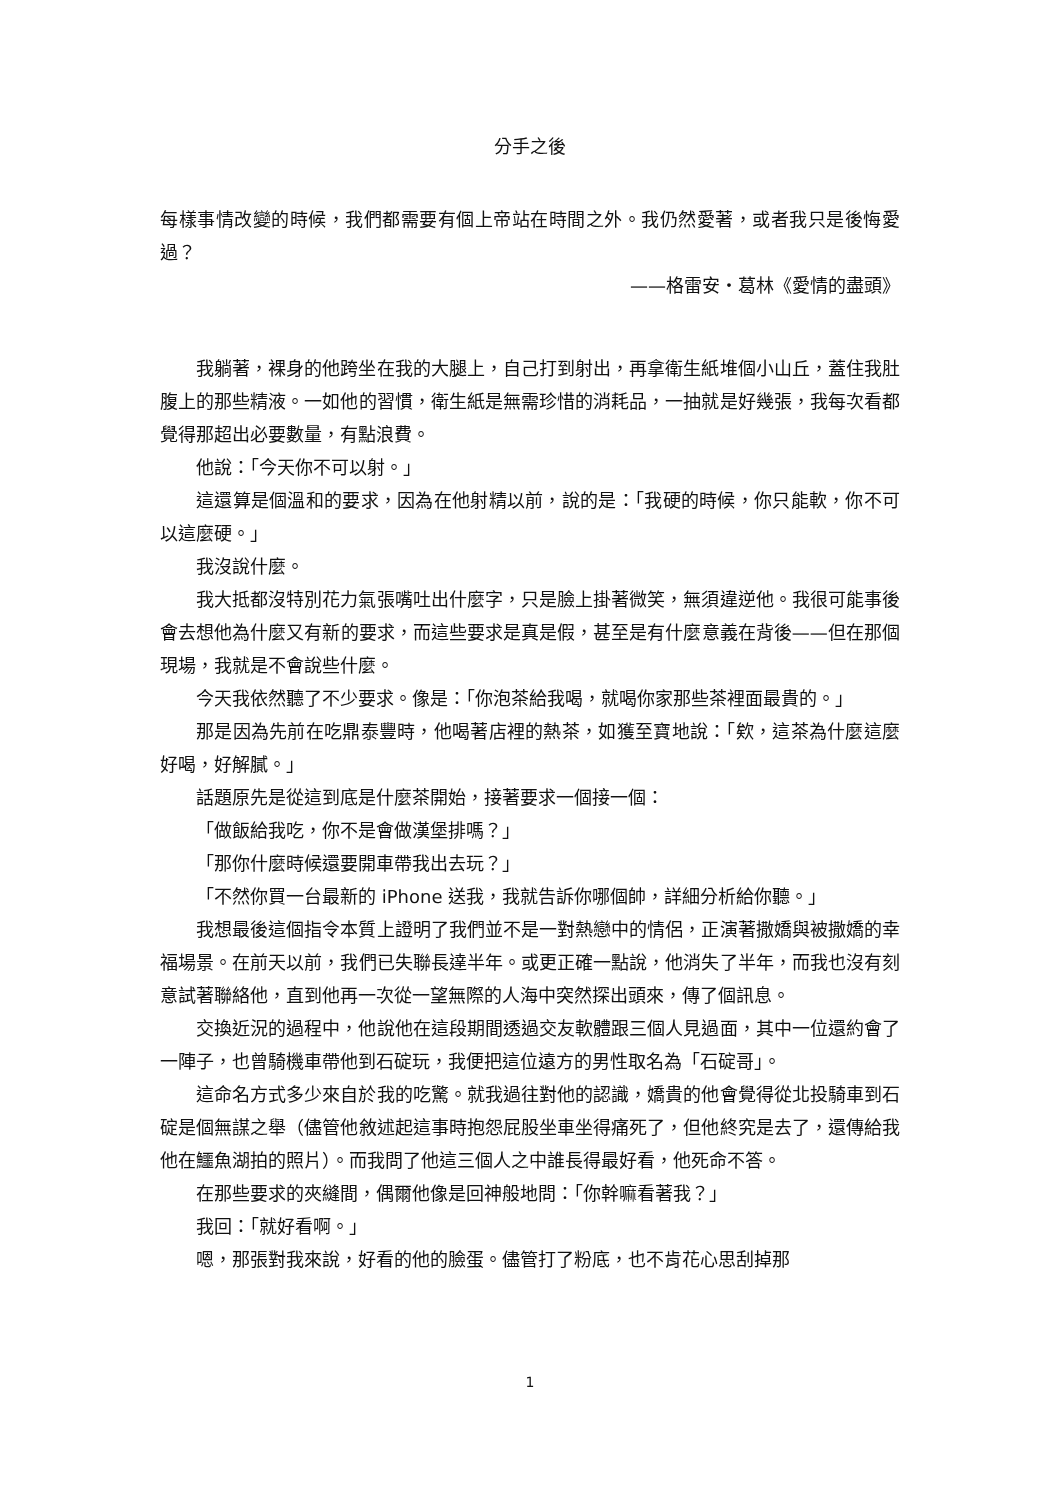分手之後
每樣事情改變的時候，我們都需要有個上帝站在時間之外。我仍然愛著，或者我只是後悔愛過？
——格雷安・葛林《愛情的盡頭》
我躺著，裸身的他跨坐在我的大腿上，自己打到射出，再拿衛生紙堆個小山丘，蓋住我肚腹上的那些精液。一如他的習慣，衛生紙是無需珍惜的消耗品，一抽就是好幾張，我每次看都覺得那超出必要數量，有點浪費。
他說：「今天你不可以射。」
這還算是個溫和的要求，因為在他射精以前，說的是：「我硬的時候，你只能軟，你不可以這麼硬。」
我沒說什麼。
我大抵都沒特別花力氣張嘴吐出什麼字，只是臉上掛著微笑，無須違逆他。我很可能事後會去想他為什麼又有新的要求，而這些要求是真是假，甚至是有什麼意義在背後——但在那個現場，我就是不會說些什麼。
今天我依然聽了不少要求。像是：「你泡茶給我喝，就喝你家那些茶裡面最貴的。」
那是因為先前在吃鼎泰豐時，他喝著店裡的熱茶，如獲至寶地說：「欸，這茶為什麼這麼好喝，好解膩。」
話題原先是從這到底是什麼茶開始，接著要求一個接一個：
「做飯給我吃，你不是會做漢堡排嗎？」
「那你什麼時候還要開車帶我出去玩？」
「不然你買一台最新的 iPhone 送我，我就告訴你哪個帥，詳細分析給你聽。」
我想最後這個指令本質上證明了我們並不是一對熱戀中的情侶，正演著撒嬌與被撒嬌的幸福場景。在前天以前，我們已失聯長達半年。或更正確一點說，他消失了半年，而我也沒有刻意試著聯絡他，直到他再一次從一望無際的人海中突然探出頭來，傳了個訊息。
交換近況的過程中，他說他在這段期間透過交友軟體跟三個人見過面，其中一位還約會了一陣子，也曾騎機車帶他到石碇玩，我便把這位遠方的男性取名為「石碇哥」。
這命名方式多少來自於我的吃驚。就我過往對他的認識，嬌貴的他會覺得從北投騎車到石碇是個無謀之舉（儘管他敘述起這事時抱怨屁股坐車坐得痛死了，但他終究是去了，還傳給我他在鱷魚湖拍的照片）。而我問了他這三個人之中誰長得最好看，他死命不答。
在那些要求的夾縫間，偶爾他像是回神般地問：「你幹嘛看著我？」
我回：「就好看啊。」
嗯，那張對我來說，好看的他的臉蛋。儘管打了粉底，也不肯花心思刮掉那
1